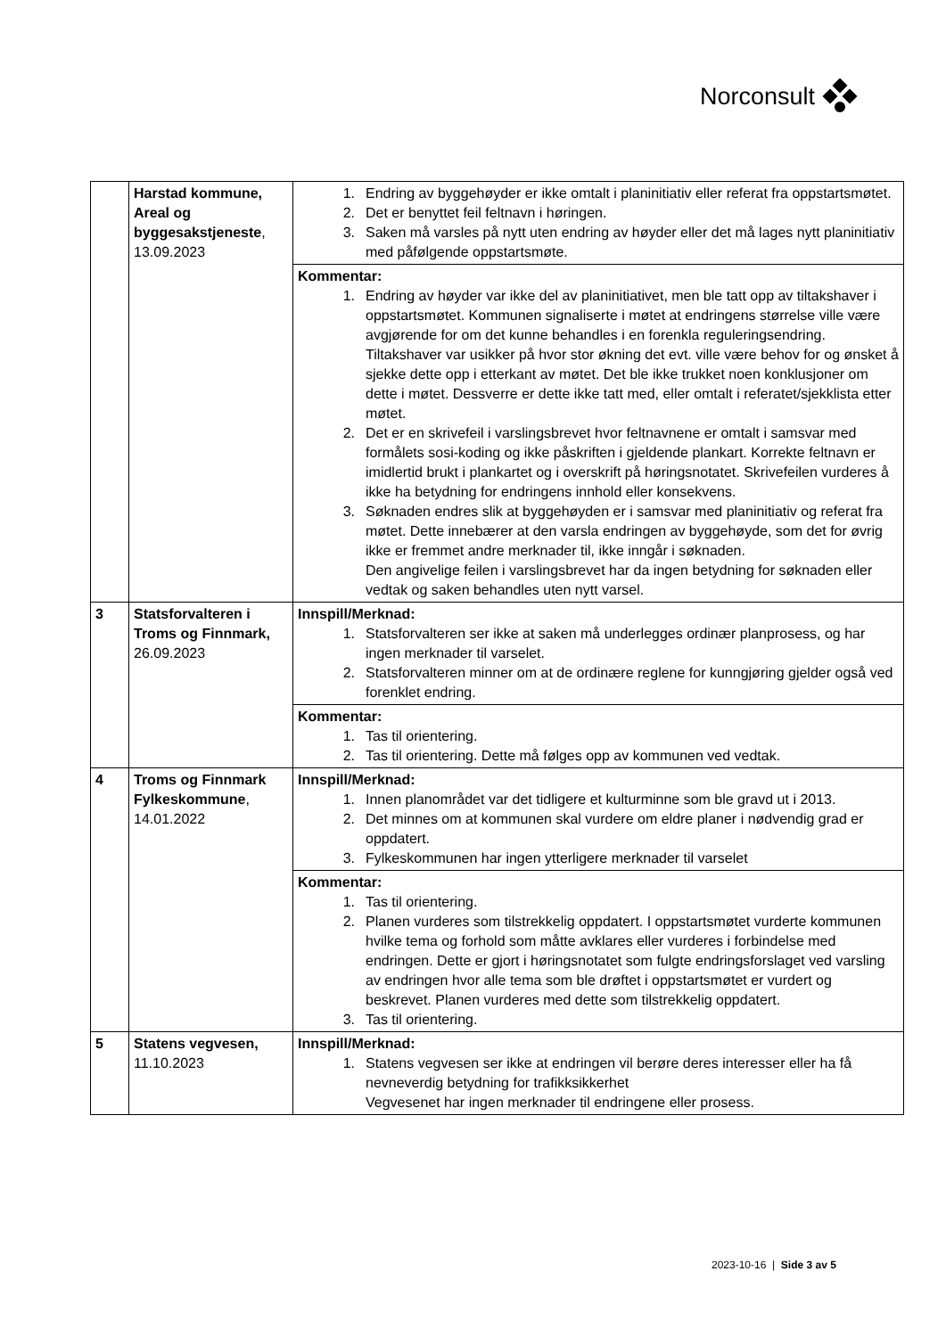Norconsult
| | Harstad kommune, Areal og byggesakstjeneste , 13.09.2023 | 1. Endring av byggehøyder er ikke omtalt i planinitiativ eller referat fra oppstartsmøtet. 2. Det er benyttet feil feltnavn i høringen. 3. Saken må varsles på nytt uten endring av høyder eller det må lages nytt planinitiativ med påfølgende oppstartsmøte. |
| | | Kommentar: 1. Endring av høyder var ikke del av planinitiativet, men ble tatt opp av tiltakshaver i oppstartsmøtet. Kommunen signaliserte i møtet at endringens størrelse ville være avgjørende for om det kunne behandles i en forenkla reguleringsendring. Tiltakshaver var usikker på hvor stor økning det evt. ville være behov for og ønsket å sjekke dette opp i etterkant av møtet. Det ble ikke trukket noen konklusjoner om dette i møtet. Dessverre er dette ikke tatt med, eller omtalt i referatet/sjekklista etter møtet. 2. Det er en skrivefeil i varslingsbrevet hvor feltnavnene er omtalt i samsvar med formålets sosi-koding og ikke påskriften i gjeldende plankart. Korrekte feltnavn er imidlertid brukt i plankartet og i overskrift på høringsnotatet. Skrivefeilen vurderes å ikke ha betydning for endringens innhold eller konsekvens. 3. Søknaden endres slik at byggehøyden er i samsvar med planinitiativ og referat fra møtet. Dette innebærer at den varsla endringen av byggehøyde, som det for øvrig ikke er fremmet andre merknader til, ikke inngår i søknaden. Den angivelige feilen i varslingsbrevet har da ingen betydning for søknaden eller vedtak og saken behandles uten nytt varsel. |
| 3 | Statsforvalteren i Troms og Finnmark, 26.09.2023 | Innspill/Merknad: 1. Statsforvalteren ser ikke at saken må underlegges ordinær planprosess, og har ingen merknader til varselet. 2. Statsforvalteren minner om at de ordinære reglene for kunngjøring gjelder også ved forenklet endring. |
| | | Kommentar: 1. Tas til orientering. 2. Tas til orientering. Dette må følges opp av kommunen ved vedtak. |
| 4 | Troms og Finnmark Fylkeskommune , 14.01.2022 | Innspill/Merknad: 1. Innen planområdet var det tidligere et kulturminne som ble gravd ut i 2013. 2. Det minnes om at kommunen skal vurdere om eldre planer i nødvendig grad er oppdatert. 3. Fylkeskommunen har ingen ytterligere merknader til varselet |
| | | Kommentar: 1. Tas til orientering. 2. Planen vurderes som tilstrekkelig oppdatert. I oppstartsmøtet vurderte kommunen hvilke tema og forhold som måtte avklares eller vurderes i forbindelse med endringen. Dette er gjort i høringsnotatet som fulgte endringsforslaget ved varsling av endringen hvor alle tema som ble drøftet i oppstartsmøtet er vurdert og beskrevet. Planen vurderes med dette som tilstrekkelig oppdatert. 3. Tas til orientering. |
| 5 | Statens vegvesen, 11.10.2023 | Innspill/Merknad: 1. Statens vegvesen ser ikke at endringen vil berøre deres interesser eller ha få nevneverdig betydning for trafikksikkerhet Vegvesenet har ingen merknader til endringene eller prosess. |
2023-10-16 | Side 3 av 5